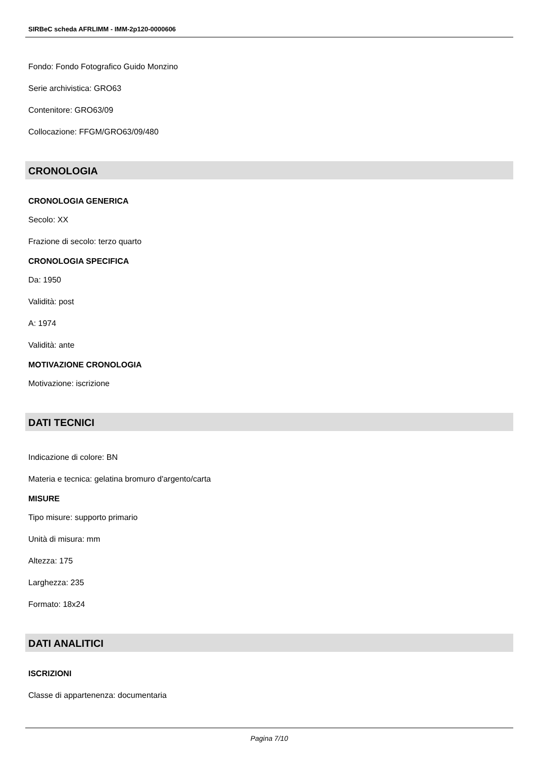SIRBeC scheda AFRLIMM - IMM-2p120-0000606
Fondo: Fondo Fotografico Guido Monzino
Serie archivistica: GRO63
Contenitore: GRO63/09
Collocazione: FFGM/GRO63/09/480
CRONOLOGIA
CRONOLOGIA GENERICA
Secolo: XX
Frazione di secolo: terzo quarto
CRONOLOGIA SPECIFICA
Da: 1950
Validità: post
A: 1974
Validità: ante
MOTIVAZIONE CRONOLOGIA
Motivazione: iscrizione
DATI TECNICI
Indicazione di colore: BN
Materia e tecnica: gelatina bromuro d'argento/carta
MISURE
Tipo misure: supporto primario
Unità di misura: mm
Altezza: 175
Larghezza: 235
Formato: 18x24
DATI ANALITICI
ISCRIZIONI
Classe di appartenenza: documentaria
Pagina 7/10